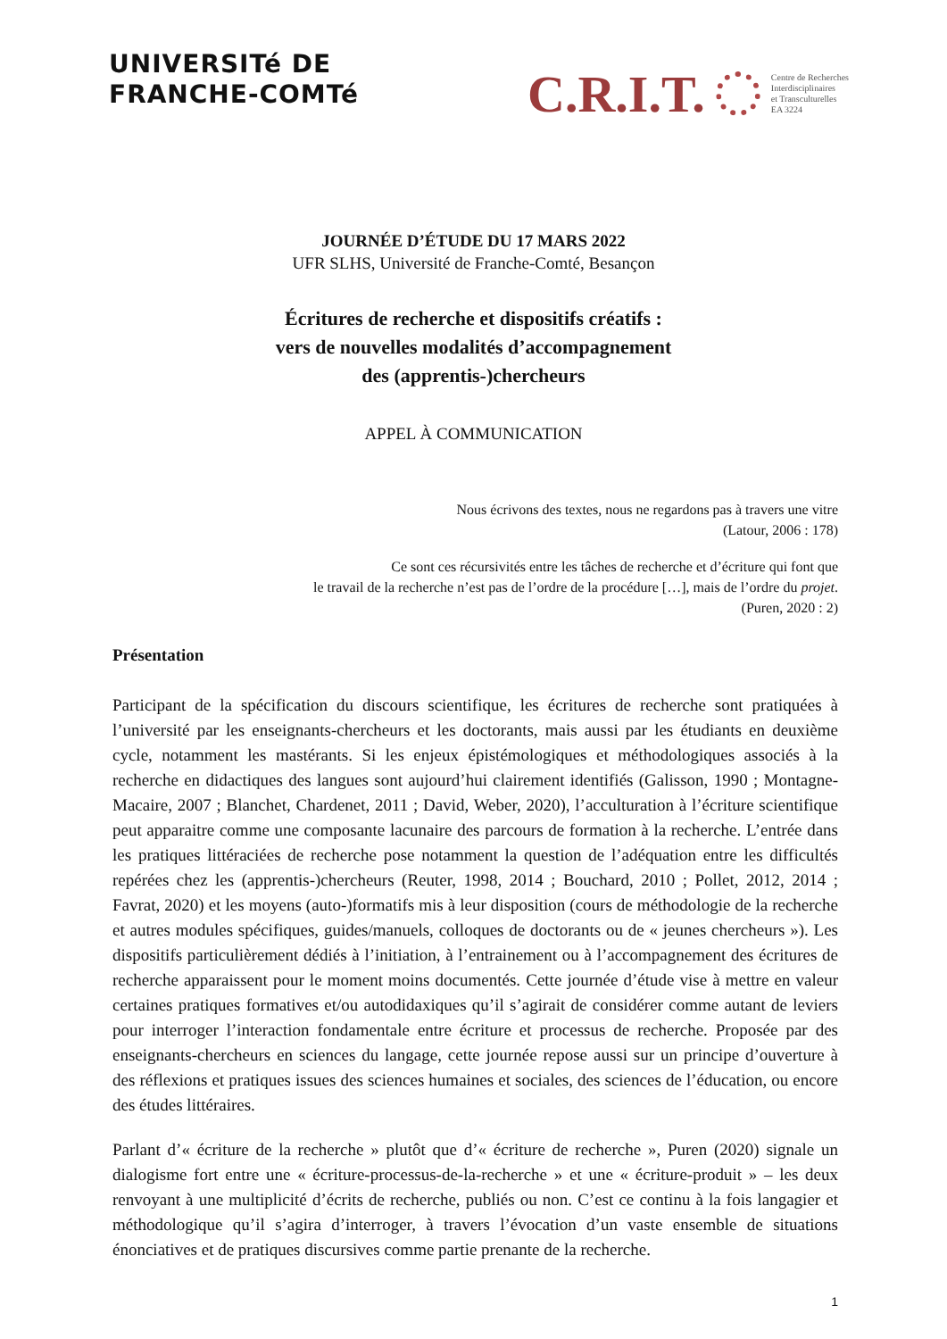UNIVERSITé DE
FRANCHE-COMTé
C.R.I.T.
Centre de Recherches
Interdisciplinaires
et Transculturelles
EA 3224
JOURNÉE D’ÉTUDE DU 17 MARS 2022
UFR SLHS, Université de Franche-Comté, Besançon
Écritures de recherche et dispositifs créatifs :
vers de nouvelles modalités d’accompagnement
des (apprentis-)chercheurs
APPEL À COMMUNICATION
Nous écrivons des textes, nous ne regardons pas à travers une vitre
(Latour, 2006 : 178)
Ce sont ces récursivités entre les tâches de recherche et d’écriture qui font que
le travail de la recherche n’est pas de l’ordre de la procédure […], mais de l’ordre du projet.
(Puren, 2020 : 2)
Présentation
Participant de la spécification du discours scientifique, les écritures de recherche sont pratiquées à l’université par les enseignants-chercheurs et les doctorants, mais aussi par les étudiants en deuxième cycle, notamment les mastérants. Si les enjeux épistémologiques et méthodologiques associés à la recherche en didactiques des langues sont aujourd’hui clairement identifiés (Galisson, 1990 ; Montagne-Macaire, 2007 ; Blanchet, Chardenet, 2011 ; David, Weber, 2020), l’acculturation à l’écriture scientifique peut apparaitre comme une composante lacunaire des parcours de formation à la recherche. L’entrée dans les pratiques littéraciées de recherche pose notamment la question de l’adéquation entre les difficultés repérées chez les (apprentis-)chercheurs (Reuter, 1998, 2014 ; Bouchard, 2010 ; Pollet, 2012, 2014 ; Favrat, 2020) et les moyens (auto-)formatifs mis à leur disposition (cours de méthodologie de la recherche et autres modules spécifiques, guides/manuels, colloques de doctorants ou de « jeunes chercheurs »). Les dispositifs particulièrement dédiés à l’initiation, à l’entrainement ou à l’accompagnement des écritures de recherche apparaissent pour le moment moins documentés. Cette journée d’étude vise à mettre en valeur certaines pratiques formatives et/ou autodidaxiques qu’il s’agirait de considérer comme autant de leviers pour interroger l’interaction fondamentale entre écriture et processus de recherche. Proposée par des enseignants-chercheurs en sciences du langage, cette journée repose aussi sur un principe d’ouverture à des réflexions et pratiques issues des sciences humaines et sociales, des sciences de l’éducation, ou encore des études littéraires.
Parlant d’« écriture de la recherche » plutôt que d’« écriture de recherche », Puren (2020) signale un dialogisme fort entre une « écriture-processus-de-la-recherche » et une « écriture-produit » – les deux renvoyant à une multiplicité d’écrits de recherche, publiés ou non. C’est ce continu à la fois langagier et méthodologique qu’il s’agira d’interroger, à travers l’évocation d’un vaste ensemble de situations énonciatives et de pratiques discursives comme partie prenante de la recherche.
1